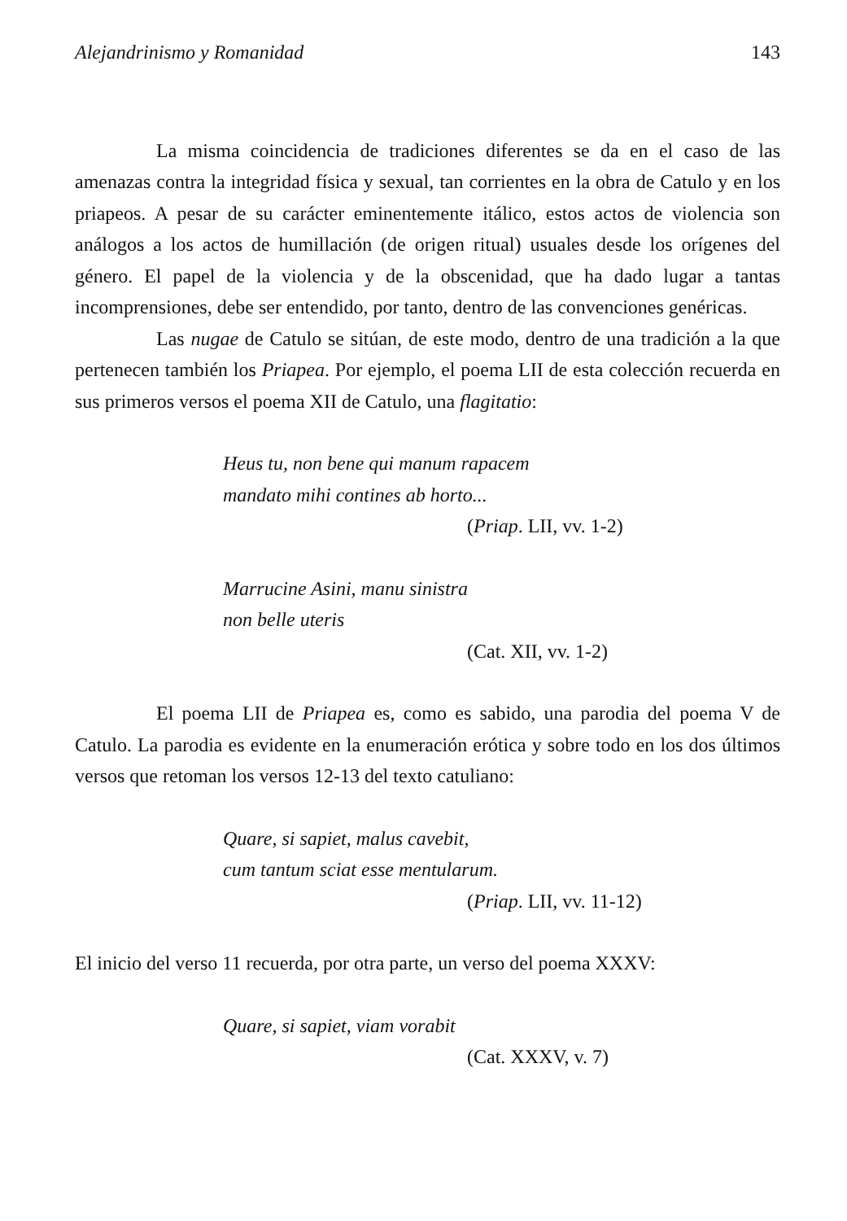Alejandrinismo y Romanidad 143
La misma coincidencia de tradiciones diferentes se da en el caso de las amenazas contra la integridad física y sexual, tan corrientes en la obra de Catulo y en los priapeos. A pesar de su carácter eminentemente itálico, estos actos de violencia son análogos a los actos de humillación (de origen ritual) usuales desde los orígenes del género. El papel de la violencia y de la obscenidad, que ha dado lugar a tantas incomprensiones, debe ser entendido, por tanto, dentro de las convenciones genéricas.
Las nugae de Catulo se sitúan, de este modo, dentro de una tradición a la que pertenecen también los Priapea. Por ejemplo, el poema LII de esta colección recuerda en sus primeros versos el poema XII de Catulo, una flagitatio:
Heus tu, non bene qui manum rapacem
mandato mihi contines ab horto...
(Priap. LII, vv. 1-2)
Marrucine Asini, manu sinistra
non belle uteris
(Cat. XII, vv. 1-2)
El poema LII de Priapea es, como es sabido, una parodia del poema V de Catulo. La parodia es evidente en la enumeración erótica y sobre todo en los dos últimos versos que retoman los versos 12-13 del texto catuliano:
Quare, si sapiet, malus cavebit,
cum tantum sciat esse mentularum.
(Priap. LII, vv. 11-12)
El inicio del verso 11 recuerda, por otra parte, un verso del poema XXXV:
Quare, si sapiet, viam vorabit
(Cat. XXXV, v. 7)